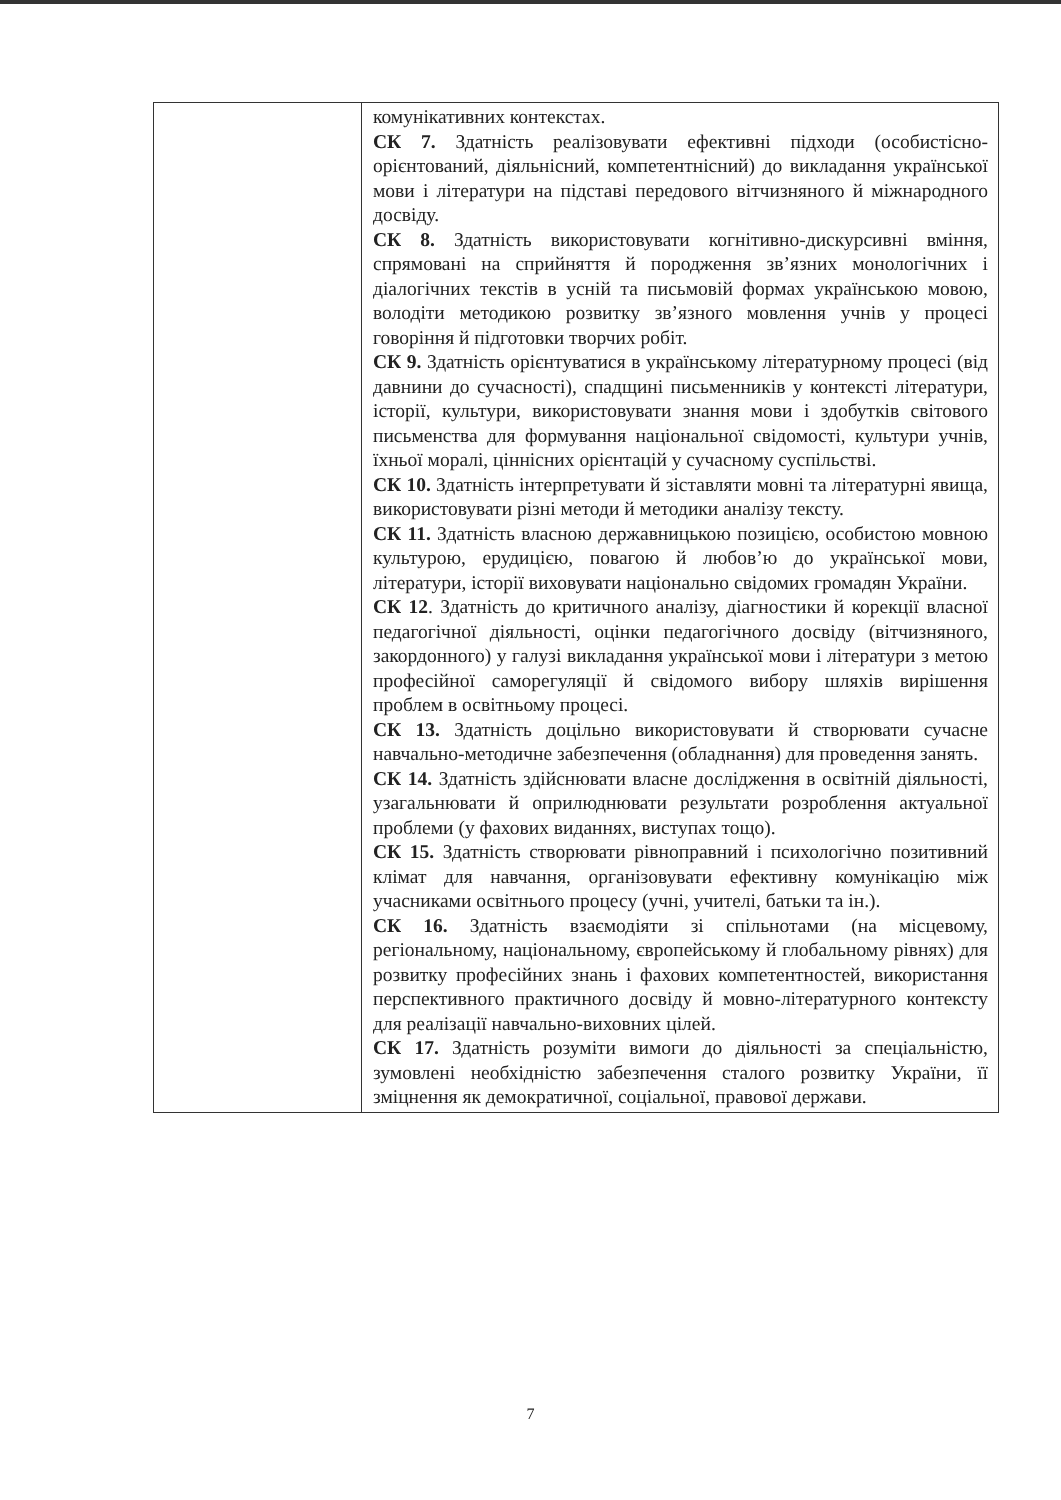| | комунікативних контекстах. СК 7. Здатність реалізовувати ефективні підходи (особистісно-орієнтований, діяльнісний, компетентнісний) до викладання української мови і літератури на підставі передового вітчизняного й міжнародного досвіду. СК 8. Здатність використовувати когнітивно-дискурсивні вміння, спрямовані на сприйняття й породження зв’язних монологічних і діалогічних текстів в усній та письмовій формах українською мовою, володіти методикою розвитку зв’язного мовлення учнів у процесі говоріння й підготовки творчих робіт. СК 9. Здатність орієнтуватися в українському літературному процесі (від давнини до сучасності), спадщині письменників у контексті літератури, історії, культури, використовувати знання мови і здобутків світового письменства для формування національної свідомості, культури учнів, їхньої моралі, ціннісних орієнтацій у сучасному суспільстві. СК 10. Здатність інтерпретувати й зіставляти мовні та літературні явища, використовувати різні методи й методики аналізу тексту. СК 11. Здатність власною державницькою позицією, особистою мовною культурою, ерудицією, повагою й любов’ю до української мови, літератури, історії виховувати національно свідомих громадян України. СК 12 . Здатність до критичного аналізу, діагностики й корекції власної педагогічної діяльності, оцінки педагогічного досвіду (вітчизняного, закордонного) у галузі викладання української мови і літератури з метою професійної саморегуляції й свідомого вибору шляхів вирішення проблем в освітньому процесі. СК 13. Здатність доцільно використовувати й створювати сучасне навчально-методичне забезпечення (обладнання) для проведення занять. СК 14. Здатність здійснювати власне дослідження в освітній діяльності, узагальнювати й оприлюднювати результати розроблення актуальної проблеми (у фахових виданнях, виступах тощо). СК 15. Здатність створювати рівноправний і психологічно позитивний клімат для навчання, організовувати ефективну комунікацію між учасниками освітнього процесу (учні, учителі, батьки та ін.). СК 16. Здатність взаємодіяти зі спільнотами (на місцевому, регіональному, національному, європейському й глобальному рівнях) для розвитку професійних знань і фахових компетентностей, використання перспективного практичного досвіду й мовно-літературного контексту для реалізації навчально-виховних цілей. СК 17. Здатність розуміти вимоги до діяльності за спеціальністю, зумовлені необхідністю забезпечення сталого розвитку України, її зміцнення як демократичної, соціальної, правової держави. |
7